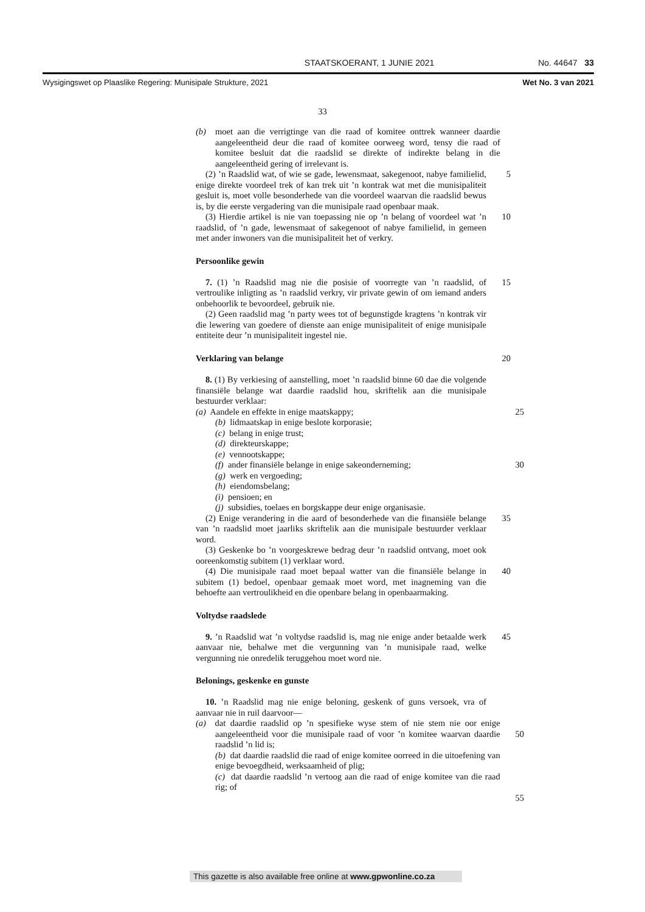STAATSKOERANT, 1 JUNIE 2021 No. 44647 33
Wysigingswet op Plaaslike Regering: Munisipale Strukture, 2021 Wet No. 3 van 2021
33
(b) moet aan die verrigtinge van die raad of komitee onttrek wanneer daardie aangeleentheid deur die raad of komitee oorweeg word, tensy die raad of komitee besluit dat die raadslid se direkte of indirekte belang in die aangeleentheid gering of irrelevant is.
(2) ’n Raadslid wat, of wie se gade, lewensmaat, sakegenoot, nabye familielid, enige direkte voordeel trek of kan trek uit ’n kontrak wat met die munisipaliteit gesluit is, moet volle besonderhede van die voordeel waarvan die raadslid bewus is, by die eerste vergadering van die munisipale raad openbaar maak.
5
(3) Hierdie artikel is nie van toepassing nie op ’n belang of voordeel wat ’n raadslid, of ’n gade, lewensmaat of sakegenoot of nabye familielid, in gemeen met ander inwoners van die munisipaliteit het of verkry.
10
Persoonlike gewin
7. (1) ’n Raadslid mag nie die posisie of voorregte van ’n raadslid, of vertroulike inligting as ’n raadslid verkry, vir private gewin of om iemand anders onbehoorlik te bevoordeel, gebruik nie.
15
(2) Geen raadslid mag ’n party wees tot of begunstigde kragtens ’n kontrak vir die lewering van goedere of dienste aan enige munisipaliteit of enige munisipale entiteite deur ’n munisipaliteit ingestel nie.
Verklaring van belange 20
8. (1) By verkiesing of aanstelling, moet ’n raadslid binne 60 dae die volgende finansiële belange wat daardie raadslid hou, skriftelik aan die munisipale bestuurder verklaar:
(a) Aandele en effekte in enige maatskappy;
(b) lidmaatskap in enige beslote korporasie;
(c) belang in enige trust;
(d) direkteurskappe;
(e) vennootskappe;
(f) ander finansiële belange in enige sakeonderneming;
(g) werk en vergoeding;
(h) eiendomsbelang;
(i) pensioen; en
(j) subsidies, toelaes en borgskappe deur enige organisasie.
25
30
(2) Enige verandering in die aard of besonderhede van die finansiële belange van ’n raadslid moet jaarliks skriftelik aan die munisipale bestuurder verklaar word.
35
(3) Geskenke bo ’n voorgeskrewe bedrag deur ’n raadslid ontvang, moet ook ooreenkomstig subitem (1) verklaar word.
(4) Die munisipale raad moet bepaal watter van die finansiële belange in subitem (1) bedoel, openbaar gemaak moet word, met inagneming van die behoefte aan vertroulikheid en die openbare belang in openbaarmaking.
40
Voltydse raadslede
9. ’n Raadslid wat ’n voltydse raadslid is, mag nie enige ander betaalde werk aanvaar nie, behalwe met die vergunning van ’n munisipale raad, welke vergunning nie onredelik teruggehou moet word nie.
45
Belonings, geskenke en gunste
10. ’n Raadslid mag nie enige beloning, geskenk of guns versoek, vra of aanvaar nie in ruil daarvoor—
(a) dat daardie raadslid op ’n spesifieke wyse stem of nie stem nie oor enige aangeleentheid voor die munisipale raad of voor ’n komitee waarvan daardie raadslid ’n lid is;
(b) dat daardie raadslid die raad of enige komitee oorreed in die uitoefening van enige bevoegdheid, werksaamheid of plig;
(c) dat daardie raadslid ’n vertoog aan die raad of enige komitee van die raad rig; of
50
55
This gazette is also available free online at www.gpwonline.co.za